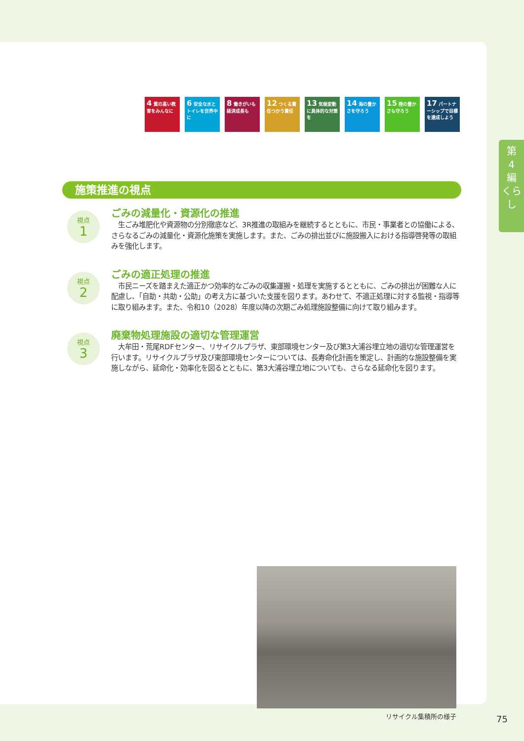4 質の高い教育をみんなに
6 安全な水とトイレを世界中に
8 働きがいも経済成長も
12 つくる責任つかう責任
13 気候変動に具体的な対策を
14 海の豊かさを守ろう
15 陸の豊かさも守ろう
17 パートナーシップで目標を達成しよう
施策推進の視点
視点
1
ごみの減量化・資源化の推進
　生ごみ堆肥化や資源物の分別徹底など、3R推進の取組みを継続するとともに、市民・事業者との協働による、さらなるごみの減量化・資源化施策を実施します。また、ごみの排出並びに施設搬入における指導啓発等の取組みを強化します。
視点
2
ごみの適正処理の推進
　市民ニーズを踏まえた適正かつ効率的なごみの収集運搬・処理を実施するとともに、ごみの排出が困難な人に配慮し、「自助・共助・公助」の考え方に基づいた支援を図ります。あわせて、不適正処理に対する監視・指導等に取り組みます。また、令和10（2028）年度以降の次期ごみ処理施設整備に向けて取り組みます。
視点
3
廃棄物処理施設の適切な管理運営
　大牟田・荒尾RDFセンター、リサイクルプラザ、東部環境センター及び第3大浦谷埋立地の適切な管理運営を行います。リサイクルプラザ及び東部環境センターについては、長寿命化計画を策定し、計画的な施設整備を実施しながら、延命化・効率化を図るとともに、第3大浦谷埋立地についても、さらなる延命化を図ります。
リサイクル集積所の様子
第
4
編
くらし
75